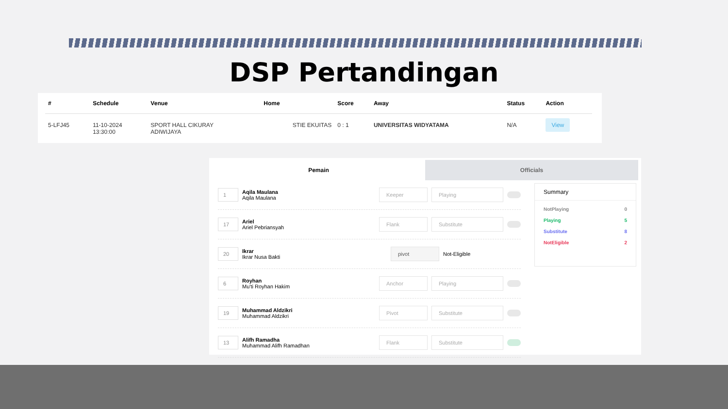DSP Pertandingan
| # | Schedule | Venue | Home | Score | Away | Status | Action |
| --- | --- | --- | --- | --- | --- | --- | --- |
| 5-LFJ45 | 11-10-2024 13:30:00 | SPORT HALL CIKURAY ADIWIJAYA | STIE EKUITAS | 0 : 1 | UNIVERSITAS WIDYATAMA | N/A | View |
Pemain Officials
1 Aqila Maulana
Aqila Maulana Keeper Playing
17 Ariel
Ariel Pebriansyah Flank Substitute
20 Ikrar
Ikrar Nusa Bakti pivot Not-Eligible
6 Royhan
Mu'ti Royhan Hakim Anchor Playing
19 Muhammad Aldzikri
Muhammad Aldzikri Pivot Substitute
13 Alifh Ramadha
Muhammad Alifh Ramadhan Flank Substitute
Summary
NotPlaying 0
Playing 5
Substitute 8
NotEligible 2